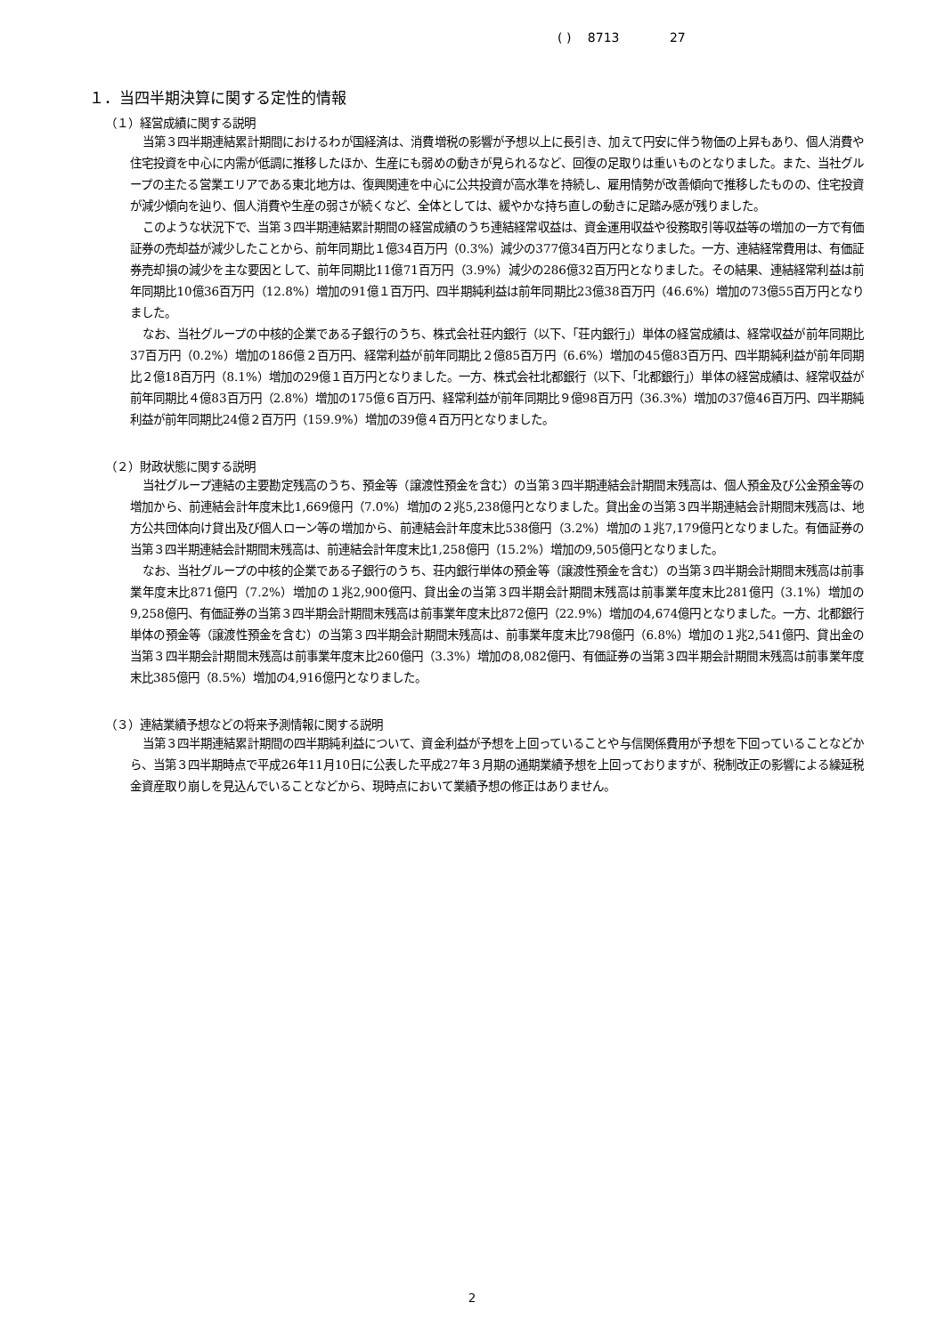( ) 8713 27
１．当四半期決算に関する定性的情報
（１）経営成績に関する説明
当第３四半期連結累計期間におけるわが国経済は、消費増税の影響が予想以上に長引き、加えて円安に伴う物価の上昇もあり、個人消費や住宅投資を中心に内需が低調に推移したほか、生産にも弱めの動きが見られるなど、回復の足取りは重いものとなりました。また、当社グループの主たる営業エリアである東北地方は、復興関連を中心に公共投資が高水準を持続し、雇用情勢が改善傾向で推移したものの、住宅投資が減少傾向を辿り、個人消費や生産の弱さが続くなど、全体としては、緩やかな持ち直しの動きに足踏み感が残りました。
このような状況下で、当第３四半期連結累計期間の経営成績のうち連結経常収益は、資金運用収益や役務取引等収益等の増加の一方で有価証券の売却益が減少したことから、前年同期比１億34百万円（0.3%）減少の377億34百万円となりました。一方、連結経常費用は、有価証券売却損の減少を主な要因として、前年同期比11億71百万円（3.9%）減少の286億32百万円となりました。その結果、連結経常利益は前年同期比10億36百万円（12.8%）増加の91億１百万円、四半期純利益は前年同期比23億38百万円（46.6%）増加の73億55百万円となりました。
なお、当社グループの中核的企業である子銀行のうち、株式会社荘内銀行（以下、「荘内銀行」）単体の経営成績は、経常収益が前年同期比37百万円（0.2%）増加の186億２百万円、経常利益が前年同期比２億85百万円（6.6%）増加の45億83百万円、四半期純利益が前年同期比２億18百万円（8.1%）増加の29億１百万円となりました。一方、株式会社北都銀行（以下、「北都銀行」）単体の経営成績は、経常収益が前年同期比４億83百万円（2.8%）増加の175億６百万円、経常利益が前年同期比９億98百万円（36.3%）増加の37億46百万円、四半期純利益が前年同期比24億２百万円（159.9%）増加の39億４百万円となりました。
（２）財政状態に関する説明
当社グループ連結の主要勘定残高のうち、預金等（譲渡性預金を含む）の当第３四半期連結会計期間末残高は、個人預金及び公金預金等の増加から、前連結会計年度末比1,669億円（7.0%）増加の２兆5,238億円となりました。貸出金の当第３四半期連結会計期間末残高は、地方公共団体向け貸出及び個人ローン等の増加から、前連結会計年度末比538億円（3.2%）増加の１兆7,179億円となりました。有価証券の当第３四半期連結会計期間末残高は、前連結会計年度末比1,258億円（15.2%）増加の9,505億円となりました。
なお、当社グループの中核的企業である子銀行のうち、荘内銀行単体の預金等（譲渡性預金を含む）の当第３四半期会計期間末残高は前事業年度末比871億円（7.2%）増加の１兆2,900億円、貸出金の当第３四半期会計期間末残高は前事業年度末比281億円（3.1%）増加の9,258億円、有価証券の当第３四半期会計期間末残高は前事業年度末比872億円（22.9%）増加の4,674億円となりました。一方、北都銀行単体の預金等（譲渡性預金を含む）の当第３四半期会計期間末残高は、前事業年度末比798億円（6.8%）増加の１兆2,541億円、貸出金の当第３四半期会計期間末残高は前事業年度末比260億円（3.3%）増加の8,082億円、有価証券の当第３四半期会計期間末残高は前事業年度末比385億円（8.5%）増加の4,916億円となりました。
（３）連結業績予想などの将来予測情報に関する説明
当第３四半期連結累計期間の四半期純利益について、資金利益が予想を上回っていることや与信関係費用が予想を下回っていることなどから、当第３四半期時点で平成26年11月10日に公表した平成27年３月期の通期業績予想を上回っておりますが、税制改正の影響による繰延税金資産取り崩しを見込んでいることなどから、現時点において業績予想の修正はありません。
2